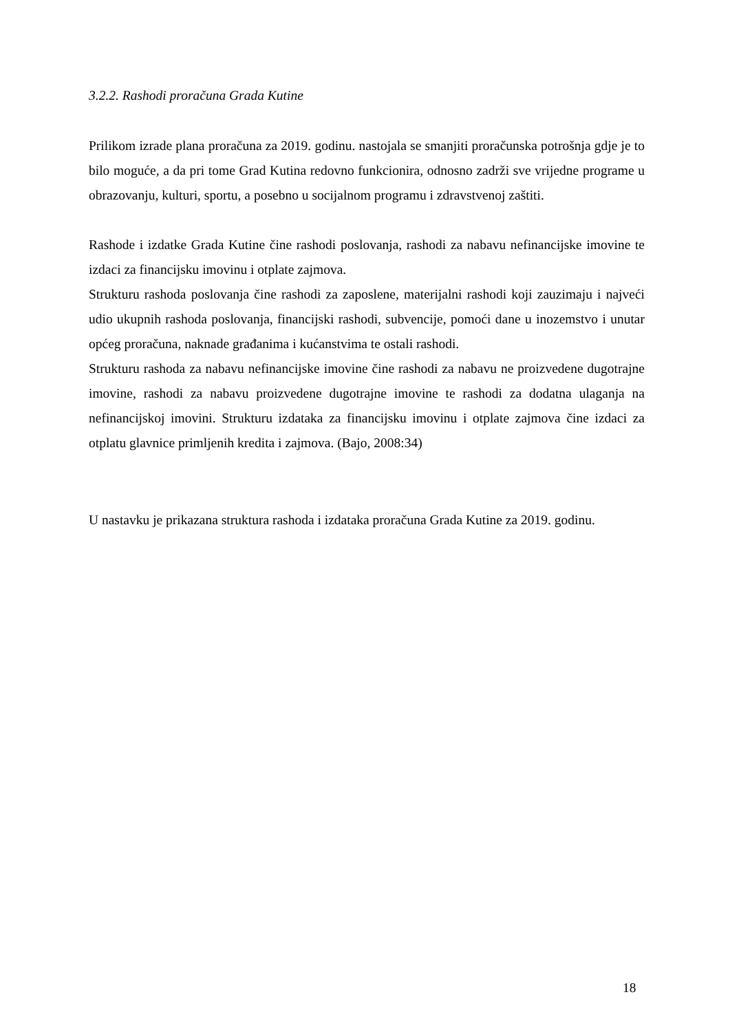3.2.2. Rashodi proračuna Grada Kutine
Prilikom izrade plana proračuna za 2019. godinu. nastojala se smanjiti proračunska potrošnja gdje je to bilo moguće, a da pri tome Grad Kutina redovno funkcionira, odnosno zadrži sve vrijedne programe u obrazovanju, kulturi, sportu, a posebno u socijalnom programu i zdravstvenoj zaštiti.
Rashode i izdatke Grada Kutine čine rashodi poslovanja, rashodi za nabavu nefinancijske imovine te izdaci za financijsku imovinu i otplate zajmova.
Strukturu rashoda poslovanja čine rashodi za zaposlene, materijalni rashodi koji zauzimaju i najveći udio ukupnih rashoda poslovanja, financijski rashodi, subvencije, pomoći dane u inozemstvo i unutar općeg proračuna, naknade građanima i kućanstvima te ostali rashodi.
Strukturu rashoda za nabavu nefinancijske imovine čine rashodi za nabavu ne proizvedene dugotrajne imovine, rashodi za nabavu proizvedene dugotrajne imovine te rashodi za dodatna ulaganja na nefinancijskoj imovini. Strukturu izdataka za financijsku imovinu i otplate zajmova čine izdaci za otplatu glavnice primljenih kredita i zajmova. (Bajo, 2008:34)
U nastavku je prikazana struktura rashoda i izdataka proračuna Grada Kutine za 2019. godinu.
18